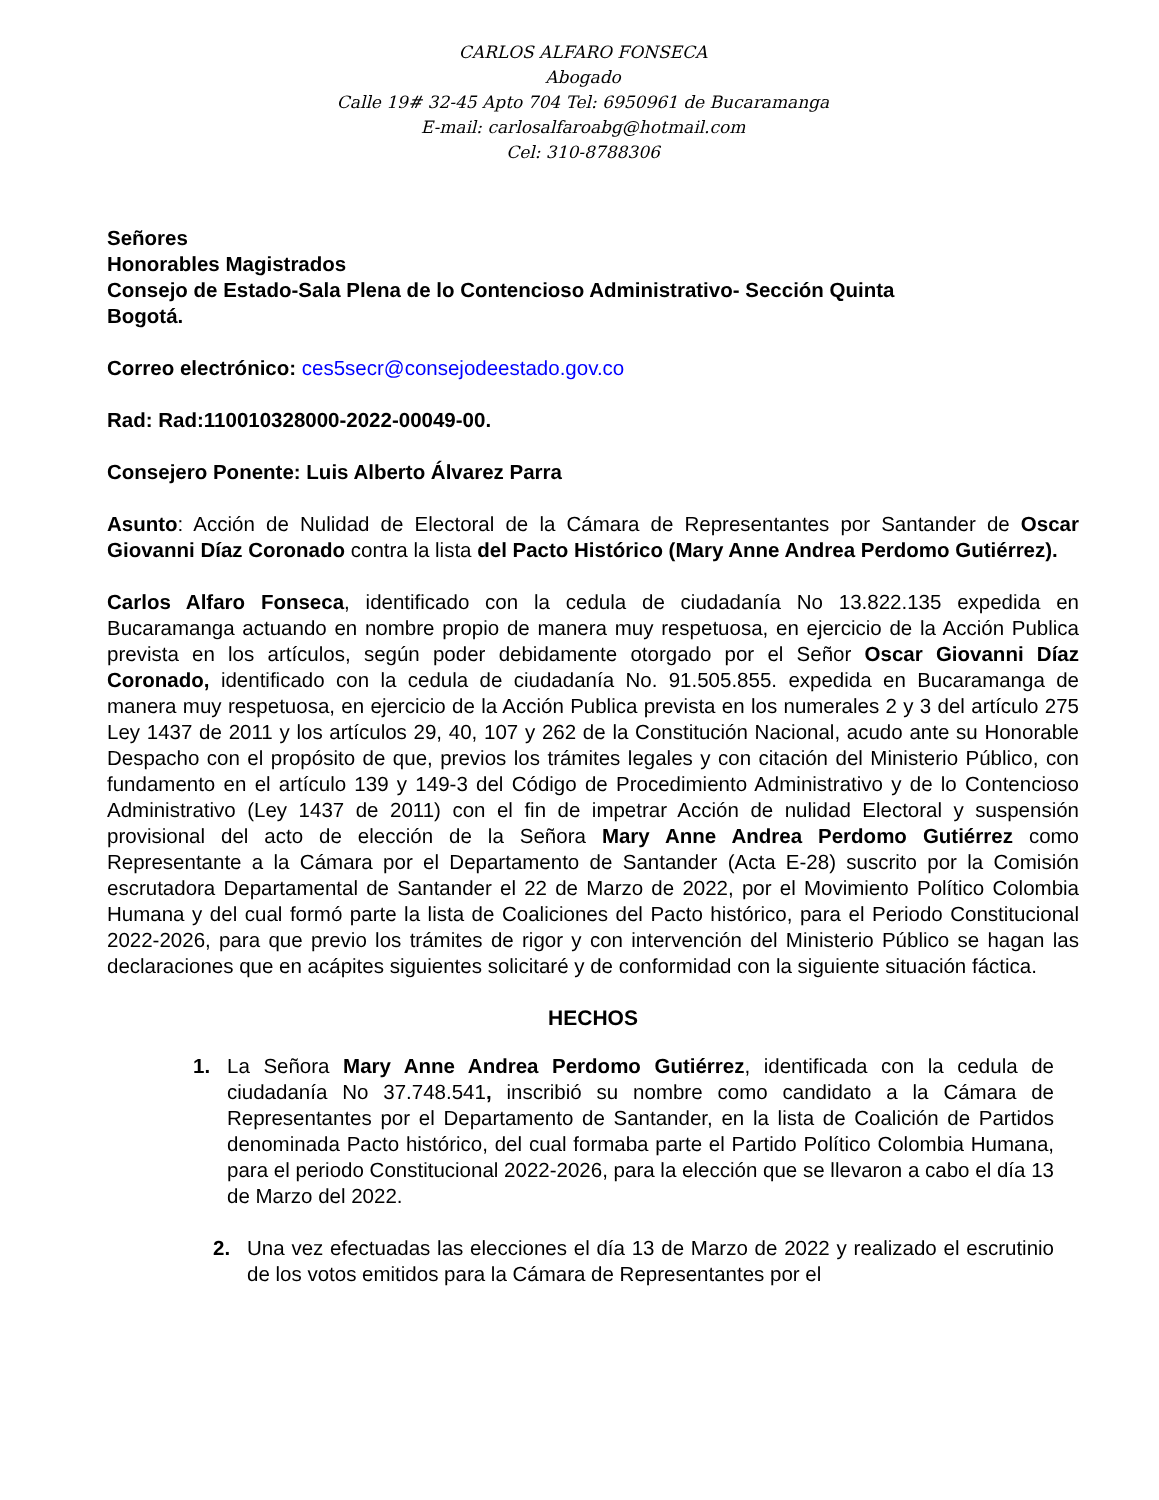CARLOS ALFARO FONSECA
Abogado
Calle 19# 32-45 Apto 704 Tel: 6950961 de Bucaramanga
E-mail: carlosalfaroabg@hotmail.com
Cel: 310-8788306
Señores
Honorables Magistrados
Consejo de Estado-Sala Plena de lo Contencioso Administrativo- Sección Quinta
Bogotá.
Correo electrónico: ces5secr@consejodeestado.gov.co
Rad: Rad:110010328000-2022-00049-00.
Consejero Ponente: Luis Alberto Álvarez Parra
Asunto: Acción de Nulidad de Electoral de la Cámara de Representantes por Santander de Oscar Giovanni Díaz Coronado contra la lista del Pacto Histórico (Mary Anne Andrea Perdomo Gutiérrez).
Carlos Alfaro Fonseca, identificado con la cedula de ciudadanía No 13.822.135 expedida en Bucaramanga actuando en nombre propio de manera muy respetuosa, en ejercicio de la Acción Publica prevista en los artículos, según poder debidamente otorgado por el Señor Oscar Giovanni Díaz Coronado, identificado con la cedula de ciudadanía No. 91.505.855. expedida en Bucaramanga de manera muy respetuosa, en ejercicio de la Acción Publica prevista en los numerales 2 y 3 del artículo 275 Ley 1437 de 2011 y los artículos 29, 40, 107 y 262 de la Constitución Nacional, acudo ante su Honorable Despacho con el propósito de que, previos los trámites legales y con citación del Ministerio Público, con fundamento en el artículo 139 y 149-3 del Código de Procedimiento Administrativo y de lo Contencioso Administrativo (Ley 1437 de 2011) con el fin de impetrar Acción de nulidad Electoral y suspensión provisional del acto de elección de la Señora Mary Anne Andrea Perdomo Gutiérrez como Representante a la Cámara por el Departamento de Santander (Acta E-28) suscrito por la Comisión escrutadora Departamental de Santander el 22 de Marzo de 2022, por el Movimiento Político Colombia Humana y del cual formó parte la lista de Coaliciones del Pacto histórico, para el Periodo Constitucional 2022-2026, para que previo los trámites de rigor y con intervención del Ministerio Público se hagan las declaraciones que en acápites siguientes solicitaré y de conformidad con la siguiente situación fáctica.
HECHOS
1. La Señora Mary Anne Andrea Perdomo Gutiérrez, identificada con la cedula de ciudadanía No 37.748.541, inscribió su nombre como candidato a la Cámara de Representantes por el Departamento de Santander, en la lista de Coalición de Partidos denominada Pacto histórico, del cual formaba parte el Partido Político Colombia Humana, para el periodo Constitucional 2022-2026, para la elección que se llevaron a cabo el día 13 de Marzo del 2022.
2. Una vez efectuadas las elecciones el día 13 de Marzo de 2022 y realizado el escrutinio de los votos emitidos para la Cámara de Representantes por el